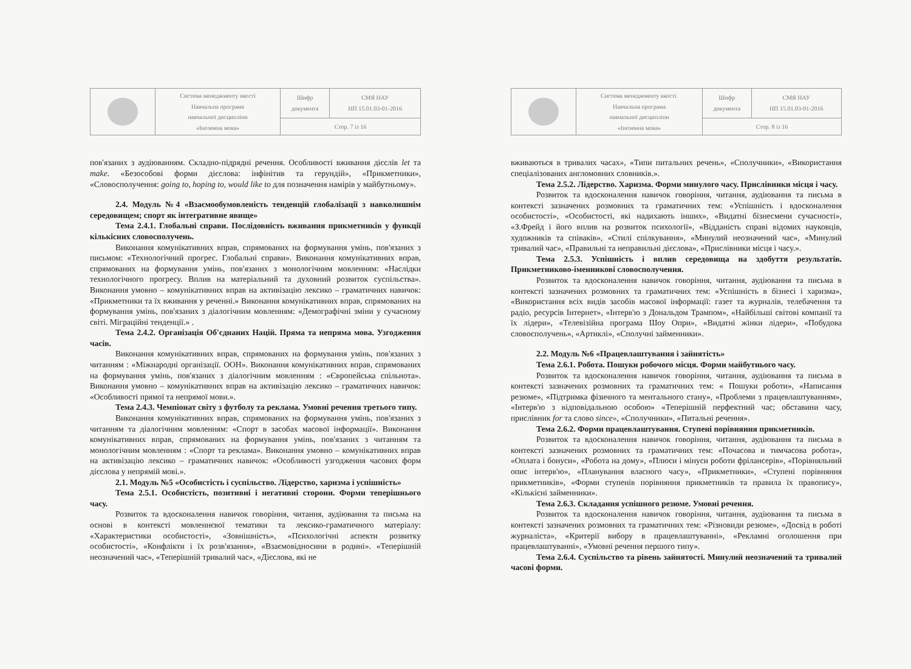| | Система менеджменту якості Навчальна програма навчальної дисципліни «Іноземна мова» | Шифр документа | СМЯ НАУ НП 15.01.03-01-2016 |
| | | Стор. 7 із 16 | |
пов'язаних з аудіюванням. Складно-підрядні речення. Особливості вживання дієслів let та make. «Безособові форми дієслова: інфінітив та герундій», «Прикметники», «Словосполучення: going to, hoping to, would like to для позначення намірів у майбутньому».
2.4. Модуль №4 «Взаємообумовленість тенденцій глобалізації з навколишнім середовищем; спорт як інтегративне явище»
Тема 2.4.1. Глобальні справи. Послідовність вживання прикметників у функції кількісних словосполучень.
Виконання комунікативних вправ, спрямованих на формування умінь, пов'язаних з письмом: «Технологічний прогрес. Глобальні справи». Виконання комунікативних вправ, спрямованих на формування умінь, пов'язаних з монологічним мовленням: «Наслідки технологічного прогресу. Вплив на матеріальний та духовний розвиток суспільства». Виконання умовно – комунікативних вправ на активізацію лексико – граматичних навичок: «Прикметники та їх вживання у реченні.» Виконання комунікативних вправ, спрямованих на формування умінь, пов'язаних з діалогічним мовленням: «Демографічні зміни у сучасному світі. Міграційні тенденції.» .
Тема 2.4.2. Організація Об'єднаних Націй. Пряма та непряма мова. Узгодження часів.
Виконання комунікативних вправ, спрямованих на формування умінь, пов'язаних з читанням : «Міжнародні організації. ООН». Виконання комунікативних вправ, спрямованих на формування умінь, пов'язаних з діалогічним мовленням : «Європейська спільнота». Виконання умовно – комунікативних вправ на активізацію лексико – граматичних навичок: «Особливості прямої та непрямої мови.».
Тема 2.4.3. Чемпіонат світу з футболу та реклама. Умовні речення третього типу.
Виконання комунікативних вправ, спрямованих на формування умінь, пов'язаних з читанням та діалогічним мовленням: «Спорт в засобах масової інформації». Виконання комунікативних вправ, спрямованих на формування умінь, пов'язаних з читанням та монологічним мовленням : «Спорт та реклама». Виконання умовно – комунікативних вправ на активізацію лексико – граматичних навичок: «Особливості узгодження часових форм дієслова у непрямій мові.».
2.1. Модуль №5 «Особистість і суспільство. Лідерство, харизма і успішність»
Тема 2.5.1. Особистість, позитивні і негативні сторони. Форми теперішнього часу.
Розвиток та вдосконалення навичок говоріння, читання, аудіювання та письма на основі в контексті мовленнєвої тематики та лексико-граматичного матеріалу: «Характеристики особистості», «Зовнішність», «Психологічні аспекти розвитку особистості», «Конфлікти і їх розв'язання», «Взаємовідносини в родині». «Теперішній неозначений час», «Теперішній тривалий час», «Дієслова, які не
| | Система менеджменту якості. Навчальна програма навчальної дисципліни «Іноземна мова» | Шифр документа | СМЯ НАУ НП 15.01.03-01-2016 |
| | | Стор. 8 із 16 | |
вживаються в тривалих часах», «Типи питальних речень», «Сполучники», «Використання спеціалізованих англомовних словників.».
Тема 2.5.2. Лідерство. Харизма. Форми минулого часу. Прислівники місця і часу.
Розвиток та вдосконалення навичок говоріння, читання, аудіювання та письма в контексті зазначених розмовних та граматичних тем: «Успішність і вдосконалення особистості», «Особистості, які надихають інших», «Видатні бізнесмени сучасності», «З.Фрейд і його вплив на розвиток психології», «Відданість справі відомих науковців, художників та співаків», «Стилі спілкування», «Минулий неозначений час», «Минулий тривалий час», «Правильні та неправильні дієслова», «Прислівники місця і часу.».
Тема 2.5.3. Успішність і вплив середовища на здобуття результатів. Прикметниково-іменникові словосполучення.
Розвиток та вдосконалення навичок говоріння, читання, аудіювання та письма в контексті зазначених розмовних та граматичних тем: «Успішність в бізнесі і харизма», «Використання всіх видів засобів масової інформації: газет та журналів, телебачення та радіо, ресурсів Інтернет», «Інтерв'ю з Дональдом Трампом», «Найбільші світові компанії та їх лідери», «Телевізійна програма Шоу Опри», «Видатні жінки лідери», «Побудова словосполучень», «Артиклі», «Сполучні займенники».
2.2. Модуль №6 «Працевлаштування і зайнятість»
Тема 2.6.1. Робота. Пошуки робочого місця. Форми майбутнього часу.
Розвиток та вдосконалення навичок говоріння, читання, аудіювання та письма в контексті зазначених розмовних та граматичних тем: « Пошуки роботи», «Написання резюме», «Підтримка фізичного та ментального стану», «Проблеми з працевлаштуванням», «Інтерв'ю з відповідальною особою» «Теперішній перфектний час; обставини часу, прислівник for та слово since», «Сполучники», «Питальні речення».
Тема 2.6.2. Форми працевлаштування. Ступені порівняння прикметників.
Розвиток та вдосконалення навичок говоріння, читання, аудіювання та письма в контексті зазначених розмовних та граматичних тем: «Почасова и тимчасова робота», «Оплата і бонуси», «Робота на дому», «Плюси і мінуси роботи фрілансерів», «Порівняльний опис інтерв'ю», «Планування власного часу», «Прикметники», «Ступені порівняння прикметників», «Форми ступенів порівняння прикметників та правила їх правопису», «Кількісні займенники».
Тема 2.6.3. Складання успішного резюме. Умовні речення.
Розвиток та вдосконалення навичок говоріння, читання, аудіювання та письма в контексті зазначених розмовних та граматичних тем: «Різновиди резюме», «Досвід в роботі журналіста», «Критерії вибору в працевлаштуванні», «Рекламні оголошення при працевлаштуванні», «Умовні речення першого типу».
Тема 2.6.4. Суспільство та рівень зайнятості. Минулий неозначений та тривалий часові форми.